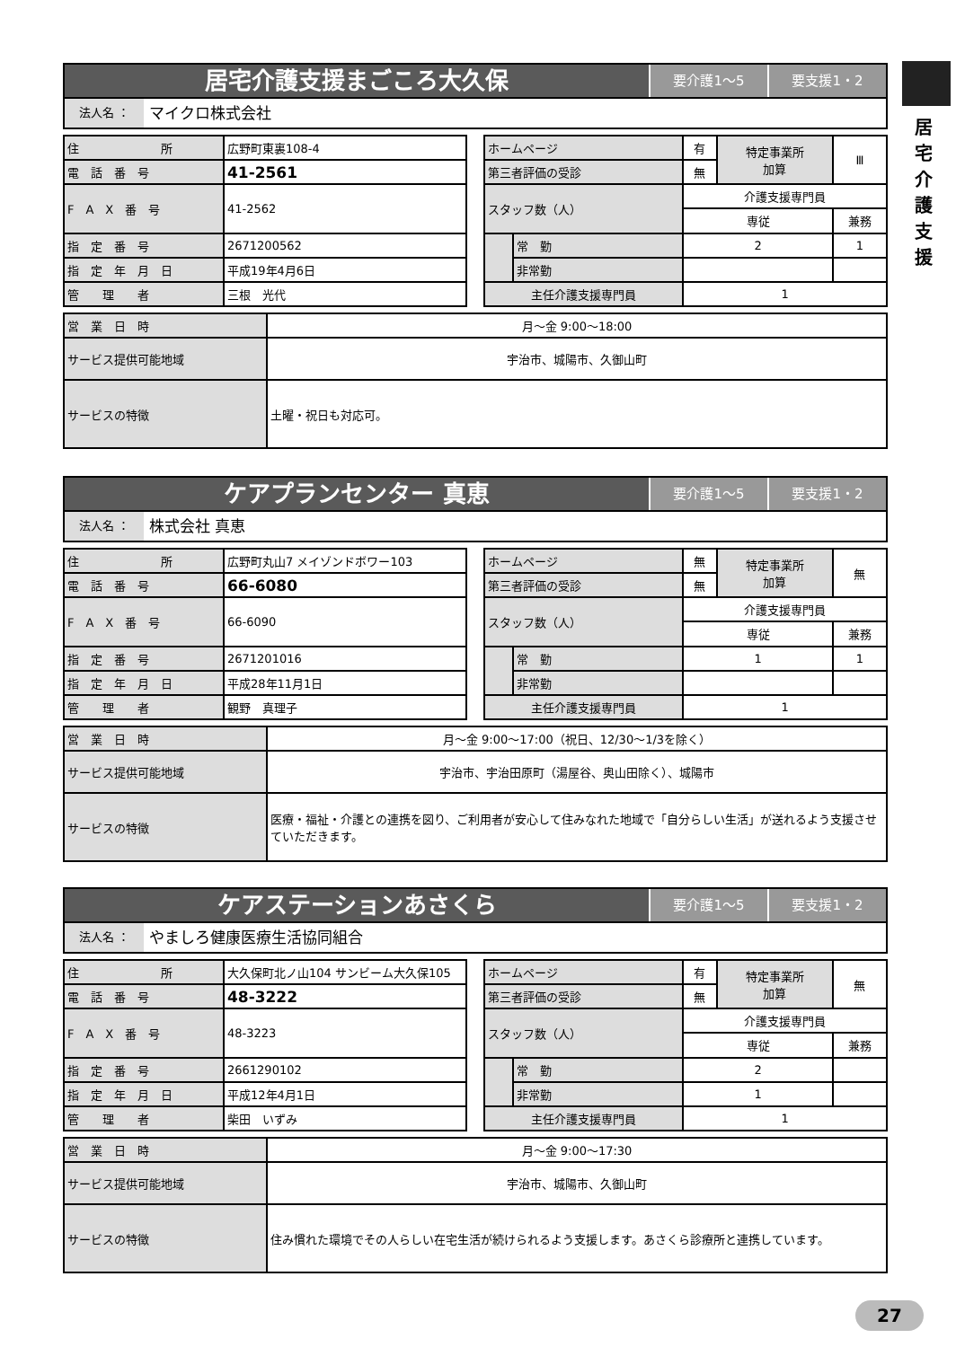居宅介護支援
居宅介護支援まごころ大久保
要介護1〜5 要支援1・2
法人名 ：
マイクロ株式会社
| 住 所 | 広野町東裏108-4 |
| 電 話 番 号 | 41-2561 |
| F A X 番 号 | 41-2562 |
| 指 定 番 号 | 2671200562 |
| 指 定 年 月 日 | 平成19年4月6日 |
| 管 理 者 | 三根 光代 |
| ホームページ | | 有 | 特定事業所 加算 | Ⅲ |
| 第三者評価の受診 | | 無 | | |
| スタッフ数（人） | | 介護支援専門員 | | |
| | | 専従 | | 兼務 |
| | 常 勤 | 2 | | 1 |
| | 非常勤 | | | |
| 主任介護支援専門員 | | 1 | | |
| 営 業 日 時 | 月〜金 9:00〜18:00 |
| サービス提供可能地域 | 宇治市、城陽市、久御山町 |
| サービスの特徴 | 土曜・祝日も対応可。 |
ケアプランセンター 真恵
要介護1〜5 要支援1・2
法人名 ：
株式会社 真恵
| 住 所 | 広野町丸山7 メイゾンドボワー103 |
| 電 話 番 号 | 66-6080 |
| F A X 番 号 | 66-6090 |
| 指 定 番 号 | 2671201016 |
| 指 定 年 月 日 | 平成28年11月1日 |
| 管 理 者 | 観野 真理子 |
| ホームページ | | 無 | 特定事業所 加算 | 無 |
| 第三者評価の受診 | | 無 | | |
| スタッフ数（人） | | 介護支援専門員 | | |
| | | 専従 | | 兼務 |
| | 常 勤 | 1 | | 1 |
| | 非常勤 | | | |
| 主任介護支援専門員 | | 1 | | |
| 営 業 日 時 | 月〜金 9:00〜17:00（祝日、12/30〜1/3を除く） |
| サービス提供可能地域 | 宇治市、宇治田原町（湯屋谷、奥山田除く）、城陽市 |
| サービスの特徴 | 医療・福祉・介護との連携を図り、ご利用者が安心して住みなれた地域で「自分らしい生活」が送れるよう支援させていただきます。 |
ケアステーションあさくら
要介護1〜5 要支援1・2
法人名 ：
やましろ健康医療生活協同組合
| 住 所 | 大久保町北ノ山104 サンビーム大久保105 |
| 電 話 番 号 | 48-3222 |
| F A X 番 号 | 48-3223 |
| 指 定 番 号 | 2661290102 |
| 指 定 年 月 日 | 平成12年4月1日 |
| 管 理 者 | 柴田 いずみ |
| ホームページ | | 有 | 特定事業所 加算 | 無 |
| 第三者評価の受診 | | 無 | | |
| スタッフ数（人） | | 介護支援専門員 | | |
| | | 専従 | | 兼務 |
| | 常 勤 | 2 | | |
| | 非常勤 | 1 | | |
| 主任介護支援専門員 | | 1 | | |
| 営 業 日 時 | 月〜金 9:00〜17:30 |
| サービス提供可能地域 | 宇治市、城陽市、久御山町 |
| サービスの特徴 | 住み慣れた環境でその人らしい在宅生活が続けられるよう支援します。あさくら診療所と連携しています。 |
27